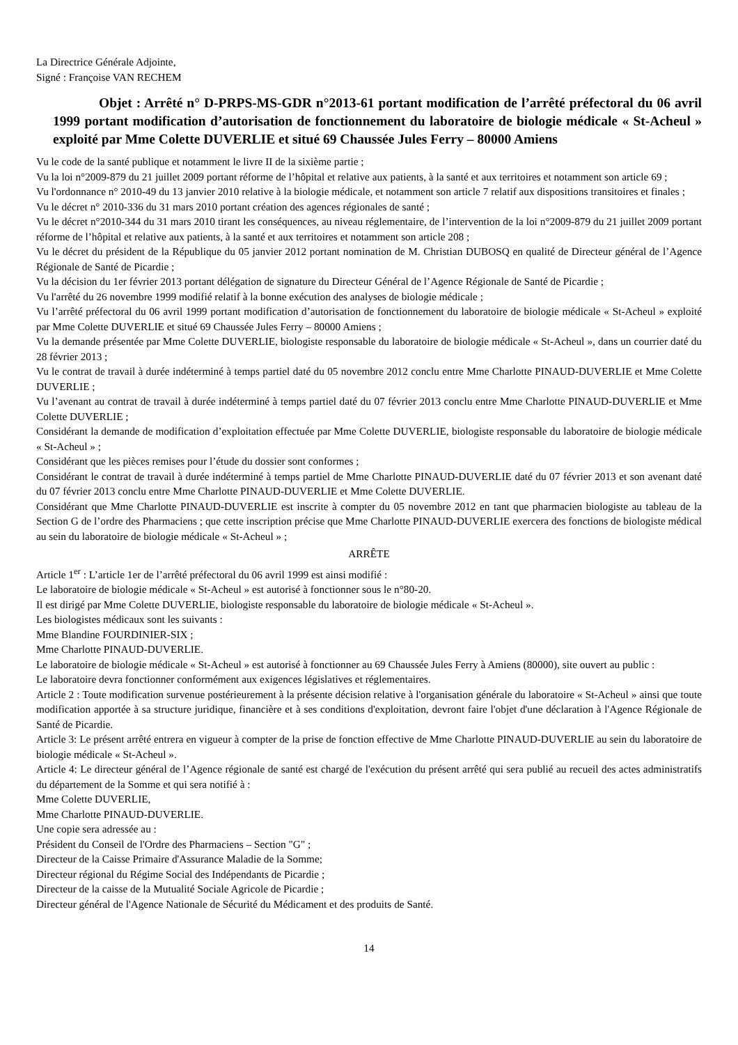La Directrice Générale Adjointe,
Signé : Françoise VAN RECHEM
Objet : Arrêté n° D-PRPS-MS-GDR n°2013-61 portant modification de l’arrêté préfectoral du 06 avril 1999 portant modification d’autorisation de fonctionnement du laboratoire de biologie médicale « St-Acheul » exploité par Mme Colette DUVERLIE et situé 69 Chaussée Jules Ferry – 80000 Amiens
Vu le code de la santé publique et notamment le livre II de la sixième partie ;
Vu la loi n°2009-879 du 21 juillet 2009 portant réforme de l’hôpital et relative aux patients, à la santé et aux territoires et notamment son article 69 ;
Vu l'ordonnance n° 2010-49 du 13 janvier 2010 relative à la biologie médicale, et notamment son article 7 relatif aux dispositions transitoires et finales ;
Vu le décret n° 2010-336 du 31 mars 2010 portant création des agences régionales de santé ;
Vu le décret n°2010-344 du 31 mars 2010 tirant les conséquences, au niveau réglementaire, de l’intervention de la loi n°2009-879 du 21 juillet 2009 portant réforme de l’hôpital et relative aux patients, à la santé et aux territoires et notamment son article 208 ;
Vu le décret du président de la République du 05 janvier 2012 portant nomination de M. Christian DUBOSQ en qualité de Directeur général de l’Agence Régionale de Santé de Picardie ;
Vu la décision du 1er février 2013 portant délégation de signature du Directeur Général de l’Agence Régionale de Santé de Picardie ;
Vu l'arrêté du 26 novembre 1999 modifié relatif à la bonne exécution des analyses de biologie médicale ;
Vu l’arrêté préfectoral du 06 avril 1999 portant modification d’autorisation de fonctionnement du laboratoire de biologie médicale « St-Acheul » exploité par Mme Colette DUVERLIE et situé 69 Chaussée Jules Ferry – 80000 Amiens ;
Vu la demande présentée par Mme Colette DUVERLIE, biologiste responsable du laboratoire de biologie médicale « St-Acheul », dans un courrier daté du 28 février 2013 ;
Vu le contrat de travail à durée indéterminé à temps partiel daté du 05 novembre 2012 conclu entre Mme Charlotte PINAUD-DUVERLIE et Mme Colette DUVERLIE ;
Vu l’avenant au contrat de travail à durée indéterminé à temps partiel daté du 07 février 2013 conclu entre Mme Charlotte PINAUD-DUVERLIE et Mme Colette DUVERLIE ;
Considérant la demande de modification d’exploitation effectuée par Mme Colette DUVERLIE, biologiste responsable du laboratoire de biologie médicale « St-Acheul » ;
Considérant que les pièces remises pour l’étude du dossier sont conformes ;
Considérant le contrat de travail à durée indéterminé à temps partiel de Mme Charlotte PINAUD-DUVERLIE daté du 07 février 2013 et son avenant daté du 07 février 2013 conclu entre Mme Charlotte PINAUD-DUVERLIE et Mme Colette DUVERLIE.
Considérant que Mme Charlotte PINAUD-DUVERLIE est inscrite à compter du 05 novembre 2012 en tant que pharmacien biologiste au tableau de la Section G de l’ordre des Pharmaciens ; que cette inscription précise que Mme Charlotte PINAUD-DUVERLIE exercera des fonctions de biologiste médical au sein du laboratoire de biologie médicale « St-Acheul » ;
ARRÊTE
Article 1<sup>er</sup> : L’article 1er de l’arrêté préfectoral du 06 avril 1999 est ainsi modifié :
Le laboratoire de biologie médicale « St-Acheul » est autorisé à fonctionner sous le n°80-20.
Il est dirigé par Mme Colette DUVERLIE, biologiste responsable du laboratoire de biologie médicale « St-Acheul ».
Les biologistes médicaux sont les suivants :
Mme Blandine FOURDINIER-SIX ;
Mme Charlotte PINAUD-DUVERLIE.
Le laboratoire de biologie médicale « St-Acheul » est autorisé à fonctionner au 69 Chaussée Jules Ferry à Amiens (80000), site ouvert au public :
Le laboratoire devra fonctionner conformément aux exigences législatives et réglementaires.
Article 2 : Toute modification survenue postérieurement à la présente décision relative à l'organisation générale du laboratoire « St-Acheul » ainsi que toute modification apportée à sa structure juridique, financière et à ses conditions d'exploitation, devront faire l'objet d'une déclaration à l'Agence Régionale de Santé de Picardie.
Article 3: Le présent arrêté entrera en vigueur à compter de la prise de fonction effective de Mme Charlotte PINAUD-DUVERLIE au sein du laboratoire de biologie médicale « St-Acheul ».
Article 4: Le directeur général de l’Agence régionale de santé est chargé de l'exécution du présent arrêté qui sera publié au recueil des actes administratifs du département de la Somme et qui sera notifié à :
Mme Colette DUVERLIE,
Mme Charlotte PINAUD-DUVERLIE.
Une copie sera adressée au :
Président du Conseil de l'Ordre des Pharmaciens – Section "G" ;
Directeur de la Caisse Primaire d'Assurance Maladie de la Somme;
Directeur régional du Régime Social des Indépendants de Picardie ;
Directeur de la caisse de la Mutualité Sociale Agricole de Picardie ;
Directeur général de l'Agence Nationale de Sécurité du Médicament et des produits de Santé.
14